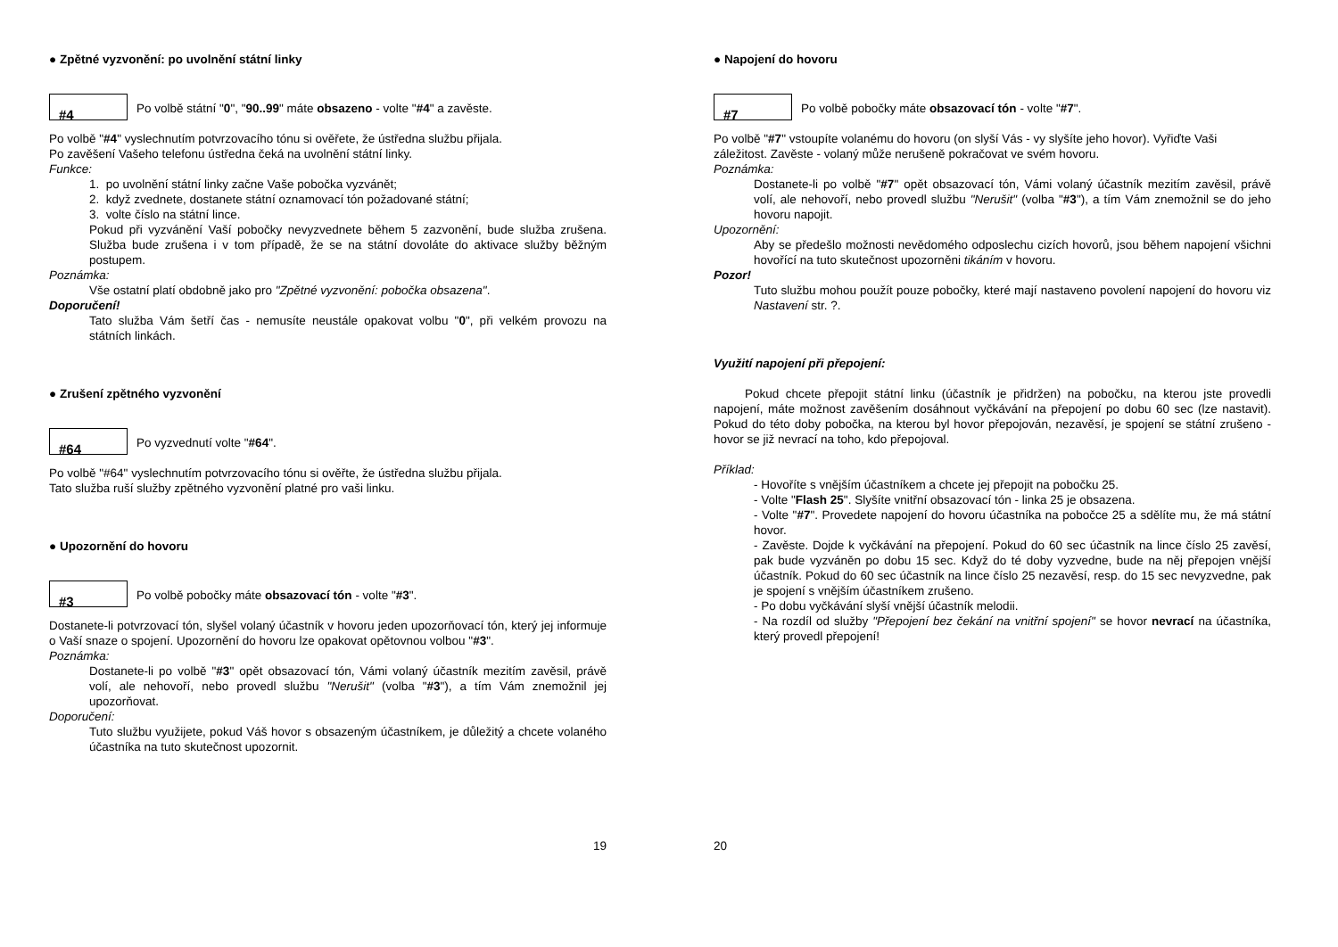● Zpětné vyzvonění: po uvolnění státní linky
#4
Po volbě státní "0", "90..99" máte obsazeno - volte "#4" a zavěste.
Po volbě "#4" vyslechnutím potvrzovacího tónu si ověřete, že ústředna službu přijala.
Po zavěšení Vašeho telefonu ústředna čeká na uvolnění státní linky.
Funkce:
1. po uvolnění státní linky začne Vaše pobočka vyzvánět;
2. když zvednete, dostanete státní oznamovací tón požadované státní;
3. volte číslo na státní lince.
Pokud při vyzvánění Vaší pobočky nevyzvednete během 5 zazvonění, bude služba zrušena. Služba bude zrušena i v tom případě, že se na státní dovoláte do aktivace služby běžným postupem.
Poznámka:
Vše ostatní platí obdobně jako pro "Zpětné vyzvonění: pobočka obsazena".
Doporučení!
Tato služba Vám šetří čas - nemusíte neustále opakovat volbu "0", při velkém provozu na státních linkách.
● Zrušení zpětného vyzvonění
#64
Po vyzvednutí volte "#64".
Po volbě "#64" vyslechnutím potvrzovacího tónu si ověřte, že ústředna službu přijala.
Tato služba ruší služby zpětného vyzvonění platné pro vaši linku.
● Upozornění do hovoru
#3
Po volbě pobočky máte obsazovací tón - volte "#3".
Dostanete-li potvrzovací tón, slyšel volaný účastník v hovoru jeden upozorňovací tón, který jej informuje o Vaší snaze o spojení. Upozornění do hovoru lze opakovat opětovnou volbou "#3".
Poznámka:
Dostanete-li po volbě "#3" opět obsazovací tón, Vámi volaný účastník mezitím zavěsil, právě volí, ale nehovoří, nebo provedl službu "Nerušit" (volba "#3"), a tím Vám znemožnil jej upozorňovat.
Doporučení:
Tuto službu využijete, pokud Váš hovor s obsazeným účastníkem, je důležitý a chcete volaného účastníka na tuto skutečnost upozornit.
● Napojení do hovoru
#7
Po volbě pobočky máte obsazovací tón - volte "#7".
Po volbě "#7" vstoupíte volanému do hovoru (on slyší Vás - vy slyšíte jeho hovor). Vyřiďte Vaši záležitost. Zavěste - volaný může nerušeně pokračovat ve svém hovoru.
Poznámka:
Dostanete-li po volbě "#7" opět obsazovací tón, Vámi volaný účastník mezitím zavěsil, právě volí, ale nehovoří, nebo provedl službu "Nerušit" (volba "#3"), a tím Vám znemožnil se do jeho hovoru napojit.
Upozornění:
Aby se předešlo možnosti nevědomého odposlechu cizích hovorů, jsou během napojení všichni hovořící na tuto skutečnost upozorněni tikáním v hovoru.
Pozor!
Tuto službu mohou použít pouze pobočky, které mají nastaveno povolení napojení do hovoru viz Nastavení str. ?.
Využití napojení při přepojení:
Pokud chcete přepojit státní linku (účastník je přidržen) na pobočku, na kterou jste provedli napojení, máte možnost zavěšením dosáhnout vyčkávání na přepojení po dobu 60 sec (lze nastavit). Pokud do této doby pobočka, na kterou byl hovor přepojován, nezavěsí, je spojení se státní zrušeno - hovor se již nevrací na toho, kdo přepojoval.
Příklad:
- Hovoříte s vnějším účastníkem a chcete jej přepojit na pobočku 25.
- Volte "Flash 25". Slyšíte vnitřní obsazovací tón - linka 25 je obsazena.
- Volte "#7". Provedete napojení do hovoru účastníka na pobočce 25 a sdělíte mu, že má státní hovor.
- Zavěste. Dojde k vyčkávání na přepojení. Pokud do 60 sec účastník na lince číslo 25 zavěsí, pak bude vyzváněn po dobu 15 sec. Když do té doby vyzvedne, bude na něj přepojen vnější účastník. Pokud do 60 sec účastník na lince číslo 25 nezavěsí, resp. do 15 sec nevyzvedne, pak je spojení s vnějším účastníkem zrušeno.
- Po dobu vyčkávání slyší vnější účastník melodii.
- Na rozdíl od služby "Přepojení bez čekání na vnitřní spojení" se hovor nevrací na účastníka, který provedl přepojení!
19 20